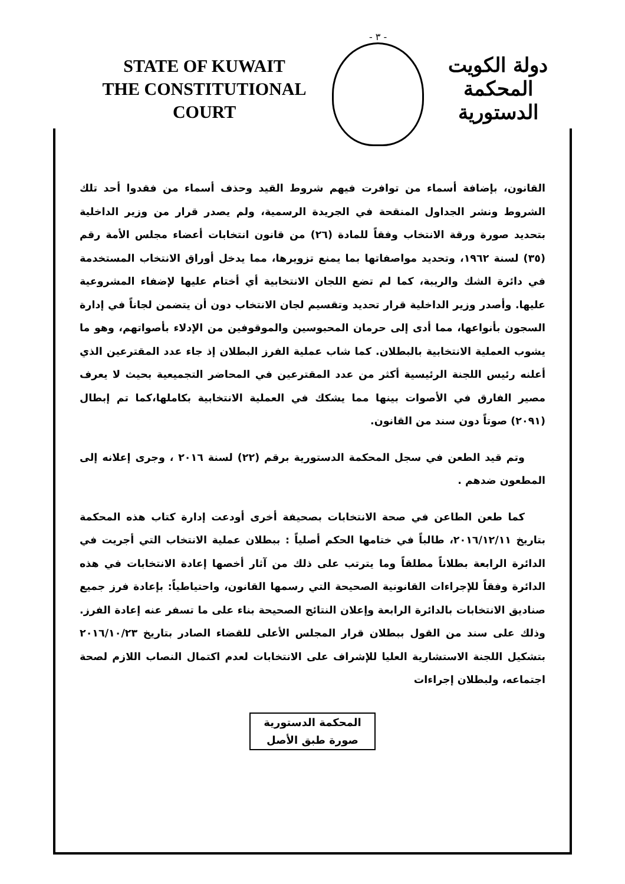STATE OF KUWAIT
THE CONSTITUTIONAL COURT
- ٣ -
دولة الكويت
المحكمة الدستورية
القانون، بإضافة أسماء من توافرت فيهم شروط القيد وحذف أسماء من فقدوا أحد تلك الشروط ونشر الجداول المنقحة في الجريدة الرسمية، ولم يصدر قرار من وزير الداخلية بتحديد صورة ورقة الانتخاب وفقاً للمادة (٢٦) من قانون انتخابات أعضاء مجلس الأمة رقم (٣٥) لسنة ١٩٦٢، وتحديد مواصفاتها بما يمنع تزويرها، مما يدخل أوراق الانتخاب المستخدمة في دائرة الشك والريبة، كما لم تضع اللجان الانتخابية أي أختام عليها لإضفاء المشروعية عليها. وأصدر وزير الداخلية قرار تحديد وتقسيم لجان الانتخاب دون أن يتضمن لجاناً في إدارة السجون بأنواعها، مما أدى إلى حرمان المحبوسين والموقوفين من الإدلاء بأصواتهم، وهو ما يشوب العملية الانتخابية بالبطلان. كما شاب عملية الفرز البطلان إذ جاء عدد المقترعين الذي أعلنه رئيس اللجنة الرئيسية أكثر من عدد المقترعين في المحاضر التجميعية بحيث لا يعرف مصير الفارق في الأصوات بينها مما يشكك في العملية الانتخابية بكاملها،كما تم إبطال (٢٠٩١) صوتاً دون سند من القانون.
  وتم قيد الطعن في سجل المحكمة الدستورية برقم (٢٢) لسنة ٢٠١٦ ، وجرى إعلانه إلى المطعون ضدهم .
  كما طعن الطاعن في صحة الانتخابات بصحيفة أخرى أودعت إدارة كتاب هذه المحكمة بتاريخ ٢٠١٦/١٢/١١، طالباً في ختامها الحكم أصلياً : ببطلان عملية الانتخاب التي أجريت في الدائرة الرابعة بطلاناً مطلقاً وما يترتب على ذلك من آثار أخصها إعادة الانتخابات في هذه الدائرة وفقاً للإجراءات القانونية الصحيحة التي رسمها القانون، واحتياطياً: بإعادة فرز جميع صناديق الانتخابات بالدائرة الرابعة وإعلان النتائج الصحيحة بناء على ما تسفر عنه إعادة الفرز. وذلك على سند من القول ببطلان قرار المجلس الأعلى للقضاء الصادر بتاريخ ٢٠١٦/١٠/٢٣ بتشكيل اللجنة الاستشارية العليا للإشراف على الانتخابات لعدم اكتمال النصاب اللازم لصحة اجتماعه، ولبطلان إجراءات
المحكمة الدستورية
صورة طبق الأصل